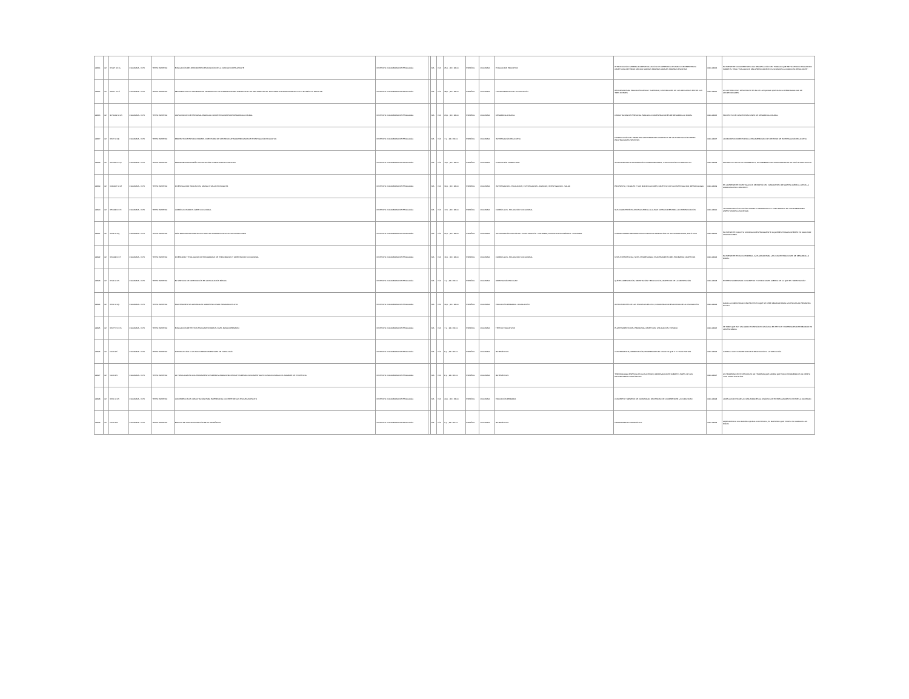| 22914 | 02 | 371.27 IC17e | COLOMBIA - 1973 | TEXTO IMPRESO | EVALUACIÓN DEL RENDIMIENTO EN FUNCIÓN DE LA CONDUCTA RESULTANTE | INSTITUTO COLOMBIANO DE PEDAGOGÍA | | N/A | N/A | 25 p. ; 22 x 28 cm | ESPAÑOL | COLOMBIA | EVALUACIÓN EDUCATIVA | INTRODUCCIÓN GENERALIDADES EVALUACIÓN DEL APRENDIZAJE MARCO DE REFERENCIA OBJETIVOS CRITERIOS MEDIOS NORMAS PRUEBAS ORALES PRUEBAS ESCRITAS | 0000-22914 | EL PRESENTE DOCUMENTO ES UNA RECOPILACIÓN DEL TRABAJO QUE SE HA VENIDO REALIZANDO SOBRE EL TEMA "EVALUACIÓN DEL APRENDIZAJE EN FUNCIÓN DE LA CONDUCTA RESULTANTE". |
| 22915 | 02 | 379.11 IC17f | COLOMBIA - 1973 | TEXTO IMPRESO | RESPUESTA DE LA UNIVERSIDAD JAVERIANA A LOS INTERROGANTES DIRIGIDOS A LOS SECTORES EN EL DOCUMENTO FINANCIAMIENTO DE LA MATRÍCULA ESCOLAR | INSTITUTO COLOMBIANO DE PEDAGOGÍA | | N/A | N/A | 38 p. ; 22 x 28 cm | ESPAÑOL | COLOMBIA | FINANCIAMIENTO DE LA EDUCACIÓN | RECURSOS PARA EDUCACIÓN MEDIA Y SUPERIOR; DISTRIBUCIÓN DE LOS RECURSOS ENTRE LOS TRES NIVELES | 0000-22915 | UN CRITERIO MUY IMPORTANTE ES EL DE LA EQUIDAD QUE BUSCA CREAR IGUALDAD DE OPORTUNIDADES. |
| 22916 | 02 | 307.1412 IC17c | COLOMBIA - 1973 | TEXTO IMPRESO | CAPACITACIÓN DE PERSONAL PARA LAS CONCENTRACIONES DE DESARROLLO RURAL | INSTITUTO COLOMBIANO DE PEDAGOGÍA | | N/A | N/A | 23 p. ; 22 x 28 cm | ESPAÑOL | COLOMBIA | DESARROLLO RURAL | CAPACITACIÓN DE PERSONAL PARA LAS CONCENTRACIONES DE DESARROLLO RURAL | 0000-22916 | PROYECTO DE CONCENTRACIONES DE DESARROLLO RURAL. |
| 22917 | 02 | 370.7 IC17p | COLOMBIA - 1973 | TEXTO IMPRESO | PROYECTO DE ESTUDIO PARA EL DIRECTORIO DE CENTROS LATINOAMERICANOS DE INVESTIGACIÓN EDUCATIVA | INSTITUTO COLOMBIANO DE PEDAGOGÍA | | N/A | N/A | 7 p. ; 22 x 28 cm | ESPAÑOL | COLOMBIA | INVESTIGACIÓN EDUCATIVA | FORMULACIÓN DEL PROBLEMA ANTECEDENTES OBJETIVOS DE LA INVESTIGACIÓN METAS PROYECCIONES HIPÓTESIS | 0000-22917 | LA IDEA DE UN DIRECTORIO LATINOAMERICANO DE CENTROS DE INVESTIGACIÓN EDUCATIVA. |
| 22918 | 02 | 375.006 IC17p | COLOMBIA - 1973 | TEXTO IMPRESO | PROGRAMAS DE DISEÑO Y EVALUACIÓN CURRICULAR EN CIENCIAS | INSTITUTO COLOMBIANO DE PEDAGOGÍA | | N/A | N/A | 13 p. ; 22 x 28 cm | ESPAÑOL | COLOMBIA | EVALUACIÓN CURRICULAR | ANTECEDENTES E INFORMACIÓN COMPLEMENTARIA; JUSTIFICACIÓN DEL PROYECTO | 0000-22918 | DENTRO DEL PLAN DE DESARROLLO, EL GOBIERNO NACIONAL PRESENTA SU POLÍTICA EDUCATIVA. |
| 22919 | 02 | 613.0407 IC17i | COLOMBIA - 1973 | TEXTO IMPRESO | INVESTIGACIÓN EDUCACIÓN, FAMILIA Y SALUD EN BOGOTÁ | INSTITUTO COLOMBIANO DE PEDAGOGÍA | | N/A | N/A | 30 p. ; 22 x 28 cm | ESPAÑOL | COLOMBIA | INVESTIGACIÓN - EDUCACIÓN; INVESTIGACIÓN - FAMILIAS; INVESTIGACIÓN - SALUD | PROPÓSITO, INICIALES Y SUS MODIFICACIONES; OBJETIVOS DE LA INVESTIGACIÓN; METODOLOGÍA | 0000-22919 | EN LA PRESENTE INVESTIGACIÓN SE PARTIÓ DEL FUNDAMENTO DE QUE EN AMÉRICA LATINA LA URBANIZACIÓN CRECIENTE. |
| 22920 | 02 | 375.008 IC17c | COLOMBIA - 1973 | TEXTO IMPRESO | CURRÍCULO PARA EL ÁREA VOCACIONAL | INSTITUTO COLOMBIANO DE PEDAGOGÍA | | N/A | N/A | 17 p. ; 22 x 28 cm | ESPAÑOL | COLOMBIA | CURRÍCULOS - EDUCACIÓN VOCACIONAL | SUS CARACTERÍSTICAS DE ACUERDO; ALGUNAS LIMITACIONES PARA LA DIVERSIFICACIÓN | 0000-22920 | LA INVESTIGACIÓN ES BÁSICA PARA EL DESARROLLO Y CRECIMIENTO EN LOS DIFERENTES ASPECTOS DE LA SOCIEDAD. |
| 22921 | 02 | 372.2 IC17g | COLOMBIA - 1973 | TEXTO IMPRESO | GUÍA PARA PRESENTAR SOLICITUDES DE ASIGNACIONES DE INVESTIGACIONES | INSTITUTO COLOMBIANO DE PEDAGOGÍA | | N/A | N/A | 25 p. ; 22 x 28 cm | ESPAÑOL | COLOMBIA | INVESTIGACIÓN CIENTÍFICA - INVESTIGACIÓN - COLOMBIA; ASISTENCIA ECONÓMICA - COLOMBIA | NORMAS PARA FORMULAR SOLICITUDES DE ASIGNACIÓN DE INVESTIGACIONES; POLÍTICAS | 0000-22921 | EL PRESENTE FOLLETO VA DIRIGIDO ESPECIALMENTE A QUIENES TENGAN INTERÉS EN SOLICITAR ASIGNACIONES. |
| 22922 | 02 | 370.008 IC17i | COLOMBIA - 1973 | TEXTO IMPRESO | INVENTARIO Y EVALUACIÓN DE PROGRAMAS DE EXPLORACIÓN Y ORIENTACIÓN VOCACIONAL | INSTITUTO COLOMBIANO DE PEDAGOGÍA | | N/A | N/A | 16 p. ; 22 x 28 cm | ESPAÑOL | COLOMBIA | CURRÍCULOS - EDUCACIÓN VOCACIONAL | NIVEL EXPERIENCIAL; NIVEL PROFESIONAL; PLANTEAMIENTO DEL PROBLEMA; OBJETIVOS | 0000-22922 | EL PRESENTE ESTUDIO PRIMERA - A) PLANEAR PARA LAS CONCENTRACIONES DE DESARROLLO RURAL. |
| 22923 | 02 | 371.4 IC17s | COLOMBIA - 1973 | TEXTO IMPRESO | EL SERVICIO DE ORIENTACIÓN EN LA EDUCACIÓN BÁSICA | INSTITUTO COLOMBIANO DE PEDAGOGÍA | | N/A | N/A | 7 p. ; 22 x 28 cm | ESPAÑOL | COLOMBIA | ORIENTACIÓN ESCOLAR | QUÉ ES ORIENTACIÓN; ORIENTACIÓN Y EDUCACIÓN; OBJETIVOS DE LA ORIENTACIÓN | 0000-22923 | EXISTEN NUMEROSOS CONCEPTOS Y DEFINICIONES ACERCA DE LO QUE ES "ORIENTACIÓN". |
| 22924 | 02 | 372.1 IC17p | COLOMBIA - 1973 | TEXTO IMPRESO | PLANTEAMIENTOS GENERALES SOBRE ESCUELAS PRIMARIAS PILOTO | INSTITUTO COLOMBIANO DE PEDAGOGÍA | | N/A | N/A | 30 p. ; 22 x 28 cm | ESPAÑOL | COLOMBIA | EDUCACIÓN PRIMARIA - LEGISLACIÓN | ANTECEDENTES DE LAS ESCUELAS PILOTO; CONSIDERACIONES ACERCA DE LA LEGISLACIÓN | 0000-22924 | DADA LA COMPLEJIDAD DEL PROYECTO QUE SE DEBE ABARCAR PARA LAS ESCUELAS PRIMARIAS PILOTO. |
| 22925 | 02 | 370.777 IC17e | COLOMBIA - 1973 | TEXTO IMPRESO | EVALUACIÓN DE TEXTOS ESCOLARES PARA EL NIVEL BÁSICO PRIMARIO | INSTITUTO COLOMBIANO DE PEDAGOGÍA | | N/A | N/A | 7 p. ; 22 x 28 cm | ESPAÑOL | COLOMBIA | TEXTOS EDUCATIVOS | PLANTEAMIENTO DEL PROBLEMA; OBJETIVOS; UTILIDAD DEL ESTUDIO | 0000-22925 | SE SABE QUE HAY UNA GRAN INVERSIÓN ECONÓMICA EN TEXTOS Y MATERIALES DISTRIBUIDOS EN LAS ESCUELAS. |
| 22926 | 02 | 510 IC17i | COLOMBIA - 1973 | TEXTO IMPRESO | INTRODUCCIÓN A LAS NOCIONES ELEMENTALES DE TOPOLOGÍA | INSTITUTO COLOMBIANO DE PEDAGOGÍA | | N/A | N/A | 8 p. ; 22 x 33 cm | ESPAÑOL | COLOMBIA | MATEMÁTICAS | CONVERGENCIA; OBSERVACIÓN; PROPIEDADES EL CASO EN QUE X Y Y SON PUNTOS | 0000-22926 | CARTILLA CON CONCEPTOS DE INTRODUCCIÓN A LA TOPOLOGÍA. |
| 22927 | 02 | 510 IC17t | COLOMBIA - 1973 | TEXTO IMPRESO | LA TOPOLOGÍA ES UNA HERRAMIENTA PODEROSA PARA DEMOSTRAR TEOREMAS FUNDAMENTALES CONOCIDOS BAJO EL NOMBRE DE EXISTENCIA | INSTITUTO COLOMBIANO DE PEDAGOGÍA | | N/A | N/A | 8 p. ; 22 x 33 cm | ESPAÑOL | COLOMBIA | MATEMÁTICAS | TERMINOLOGÍA ESPECIAL EN LA SUCESIÓN; OBSERVACIONES SOBRE EL PAPEL DE LAS PROPIEDADES TOPOLÓGICAS | 0000-22927 | UN TEOREMA DE EXISTENCIA ES UN TEOREMA QUE AFIRMA QUE TODO PROBLEMA DE UN CIERTO TIPO TIENE SOLUCIÓN. |
| 22928 | 02 | 372.1 IC17c | COLOMBIA - 1973 | TEXTO IMPRESO | CONFERENCIA DE CAPACITACIÓN PARA EL PERSONAL DOCENTE DE LAS ESCUELAS PILOTO | INSTITUTO COLOMBIANO DE PEDAGOGÍA | | N/A | N/A | 44 p. ; 22 x 33 cm | ESPAÑOL | COLOMBIA | EDUCACIÓN PRIMARIA | CONCEPTO Y GÉNESIS DE COMUNIDAD; NECESIDAD DE COMPRENDER LA COMUNIDAD | 0000-22928 | LA RELACIÓN ESCUELA-COMUNIDAD ES LA DINÁMICA DE ENTRELAZAMIENTO ENTRE LA SOCIEDAD. |
| 22929 | 02 | 510 IC17e | COLOMBIA - 1973 | TEXTO IMPRESO | ENSAYO DE INDIVIDUALIZACIÓN DE LA ENSEÑANZA | INSTITUTO COLOMBIANO DE PEDAGOGÍA | | N/A | N/A | 9 p. ; 22 x 33 cm | ESPAÑOL | COLOMBIA | MATEMÁTICAS | DEPARTAMENTO MATEMÁTICO | 0000-22929 | APRENDIENDO A LA MANERA QUE AL CONTENIDO, EL MAESTRO QUE TIENE A SU CARGO A LOS NIÑOS. |